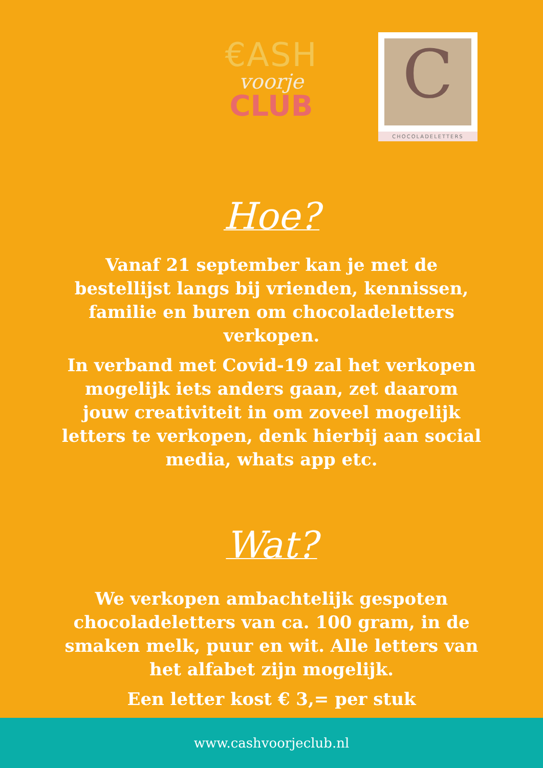€ASH
voorje
CLUB
C
CHOCOLADELETTERS
Hoe?
Vanaf 21 september kan je met de bestellijst langs bij vrienden, kennissen, familie en buren om chocoladeletters verkopen.
In verband met Covid-19 zal het verkopen mogelijk iets anders gaan, zet daarom jouw creativiteit in om zoveel mogelijk letters te verkopen, denk hierbij aan social media, whats app etc.
Wat?
We verkopen ambachtelijk gespoten chocoladeletters van ca. 100 gram, in de smaken melk, puur en wit. Alle letters van het alfabet zijn mogelijk.
Een letter kost € 3,= per stuk
www.cashvoorjeclub.nl